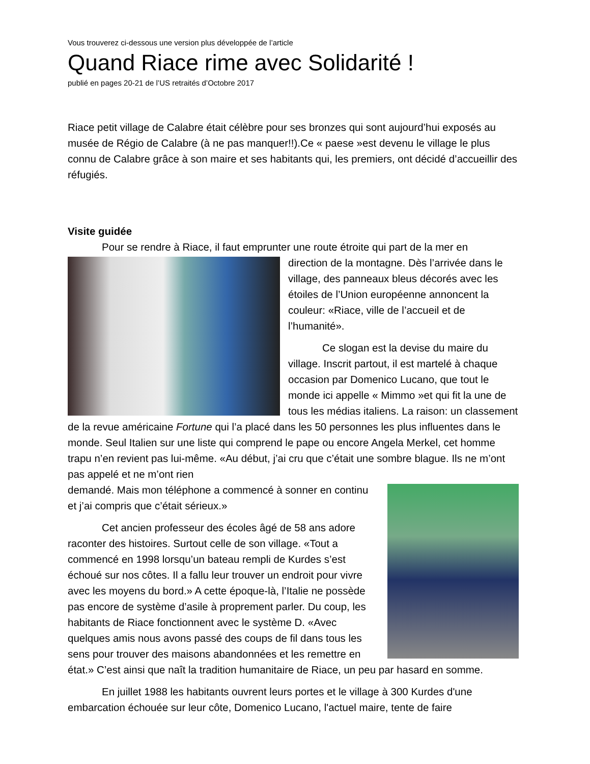Vous trouverez ci-dessous une version plus développée de l’article
Quand Riace rime avec Solidarité !
publié en pages 20-21 de l’US retraités d’Octobre 2017
Riace petit village de Calabre était célèbre pour ses bronzes qui sont aujourd’hui exposés au musée de Régio de Calabre (à ne pas manquer!!).Ce « paese »est devenu le village le plus connu de Calabre grâce à son maire et ses habitants qui, les premiers, ont décidé d’accueillir des réfugiés.
Visite guidée
Pour se rendre à Riace, il faut emprunter une route étroite qui part de la mer en
direction de la montagne. Dès l’arrivée dans le village, des panneaux bleus décorés avec les étoiles de l’Union européenne annoncent la couleur: «Riace, ville de l’accueil et de l’humanité».
Ce slogan est la devise du maire du village. Inscrit partout, il est martelé à chaque occasion par Domenico Lucano, que tout le monde ici appelle « Mimmo »et qui fit la une de tous les médias italiens. La raison: un classement de la revue américaine Fortune qui l’a placé dans les 50 personnes les plus influentes dans le monde. Seul Italien sur une liste qui comprend le pape ou encore Angela Merkel, cet homme trapu n’en revient pas lui-même. «Au début, j’ai cru que c’était une sombre blague. Ils ne m’ont pas appelé et ne m’ont rien
demandé. Mais mon téléphone a commencé à sonner en continu et j’ai compris que c’était sérieux.»
Cet ancien professeur des écoles âgé de 58 ans adore raconter des histoires. Surtout celle de son village. «Tout a commencé en 1998 lorsqu’un bateau rempli de Kurdes s’est échoué sur nos côtes. Il a fallu leur trouver un endroit pour vivre avec les moyens du bord.» A cette époque-là, l’Italie ne possède pas encore de système d’asile à proprement parler. Du coup, les habitants de Riace fonctionnent avec le système D. «Avec quelques amis nous avons passé des coups de fil dans tous les sens pour trouver des maisons abandonnées et les remettre en état.» C’est ainsi que naît la tradition humanitaire de Riace, un peu par hasard en somme.
En juillet 1988 les habitants ouvrent leurs portes et le village à 300 Kurdes d'une embarcation échouée sur leur côte, Domenico Lucano, l'actuel maire, tente de faire